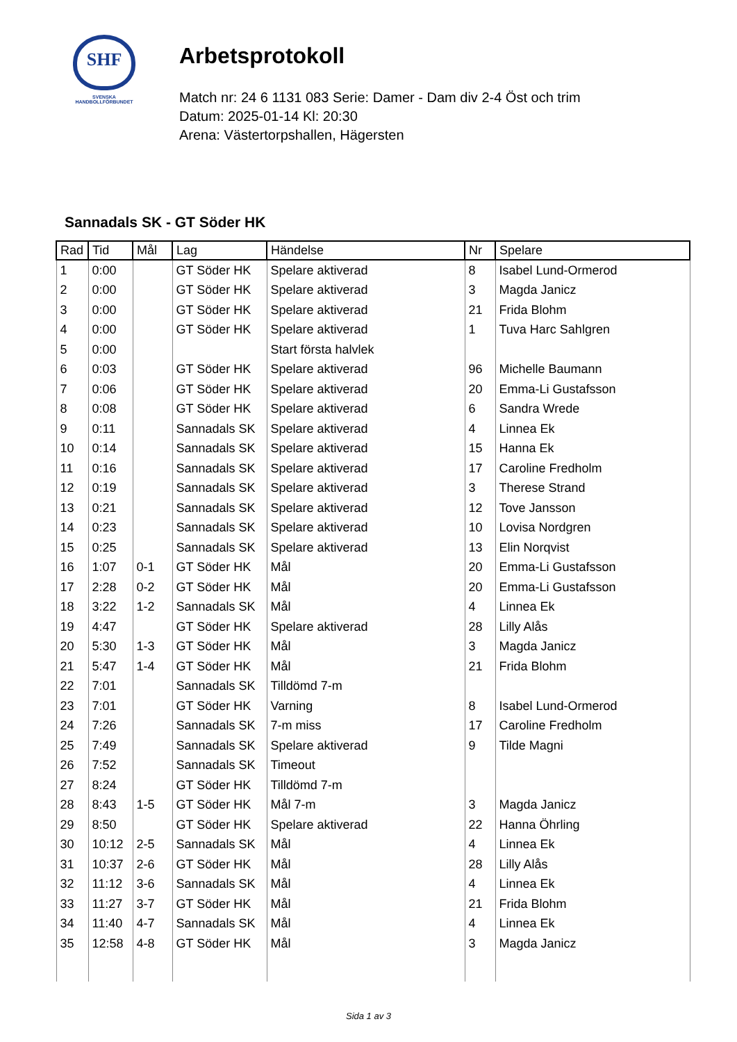SHF
SVENSKA
HANDBOLLFÖRBUNDET
Arbetsprotokoll
Match nr: 24 6 1131 083 Serie: Damer - Dam div 2-4 Öst och trim
Datum: 2025-01-14 Kl: 20:30
Arena: Västertorpshallen, Hägersten
Sannadals SK - GT Söder HK
| Rad | Tid | Mål | Lag | Händelse | Nr | Spelare |
| --- | --- | --- | --- | --- | --- | --- |
| 1 | 0:00 | | GT Söder HK | Spelare aktiverad | 8 | Isabel Lund-Ormerod |
| 2 | 0:00 | | GT Söder HK | Spelare aktiverad | 3 | Magda Janicz |
| 3 | 0:00 | | GT Söder HK | Spelare aktiverad | 21 | Frida Blohm |
| 4 | 0:00 | | GT Söder HK | Spelare aktiverad | 1 | Tuva Harc Sahlgren |
| 5 | 0:00 | | | Start första halvlek | | |
| 6 | 0:03 | | GT Söder HK | Spelare aktiverad | 96 | Michelle Baumann |
| 7 | 0:06 | | GT Söder HK | Spelare aktiverad | 20 | Emma-Li Gustafsson |
| 8 | 0:08 | | GT Söder HK | Spelare aktiverad | 6 | Sandra Wrede |
| 9 | 0:11 | | Sannadals SK | Spelare aktiverad | 4 | Linnea Ek |
| 10 | 0:14 | | Sannadals SK | Spelare aktiverad | 15 | Hanna Ek |
| 11 | 0:16 | | Sannadals SK | Spelare aktiverad | 17 | Caroline Fredholm |
| 12 | 0:19 | | Sannadals SK | Spelare aktiverad | 3 | Therese Strand |
| 13 | 0:21 | | Sannadals SK | Spelare aktiverad | 12 | Tove Jansson |
| 14 | 0:23 | | Sannadals SK | Spelare aktiverad | 10 | Lovisa Nordgren |
| 15 | 0:25 | | Sannadals SK | Spelare aktiverad | 13 | Elin Norqvist |
| 16 | 1:07 | 0-1 | GT Söder HK | Mål | 20 | Emma-Li Gustafsson |
| 17 | 2:28 | 0-2 | GT Söder HK | Mål | 20 | Emma-Li Gustafsson |
| 18 | 3:22 | 1-2 | Sannadals SK | Mål | 4 | Linnea Ek |
| 19 | 4:47 | | GT Söder HK | Spelare aktiverad | 28 | Lilly Alås |
| 20 | 5:30 | 1-3 | GT Söder HK | Mål | 3 | Magda Janicz |
| 21 | 5:47 | 1-4 | GT Söder HK | Mål | 21 | Frida Blohm |
| 22 | 7:01 | | Sannadals SK | Tilldömd 7-m | | |
| 23 | 7:01 | | GT Söder HK | Varning | 8 | Isabel Lund-Ormerod |
| 24 | 7:26 | | Sannadals SK | 7-m miss | 17 | Caroline Fredholm |
| 25 | 7:49 | | Sannadals SK | Spelare aktiverad | 9 | Tilde Magni |
| 26 | 7:52 | | Sannadals SK | Timeout | | |
| 27 | 8:24 | | GT Söder HK | Tilldömd 7-m | | |
| 28 | 8:43 | 1-5 | GT Söder HK | Mål 7-m | 3 | Magda Janicz |
| 29 | 8:50 | | GT Söder HK | Spelare aktiverad | 22 | Hanna Öhrling |
| 30 | 10:12 | 2-5 | Sannadals SK | Mål | 4 | Linnea Ek |
| 31 | 10:37 | 2-6 | GT Söder HK | Mål | 28 | Lilly Alås |
| 32 | 11:12 | 3-6 | Sannadals SK | Mål | 4 | Linnea Ek |
| 33 | 11:27 | 3-7 | GT Söder HK | Mål | 21 | Frida Blohm |
| 34 | 11:40 | 4-7 | Sannadals SK | Mål | 4 | Linnea Ek |
| 35 | 12:58 | 4-8 | GT Söder HK | Mål | 3 | Magda Janicz |
Sida 1 av 3